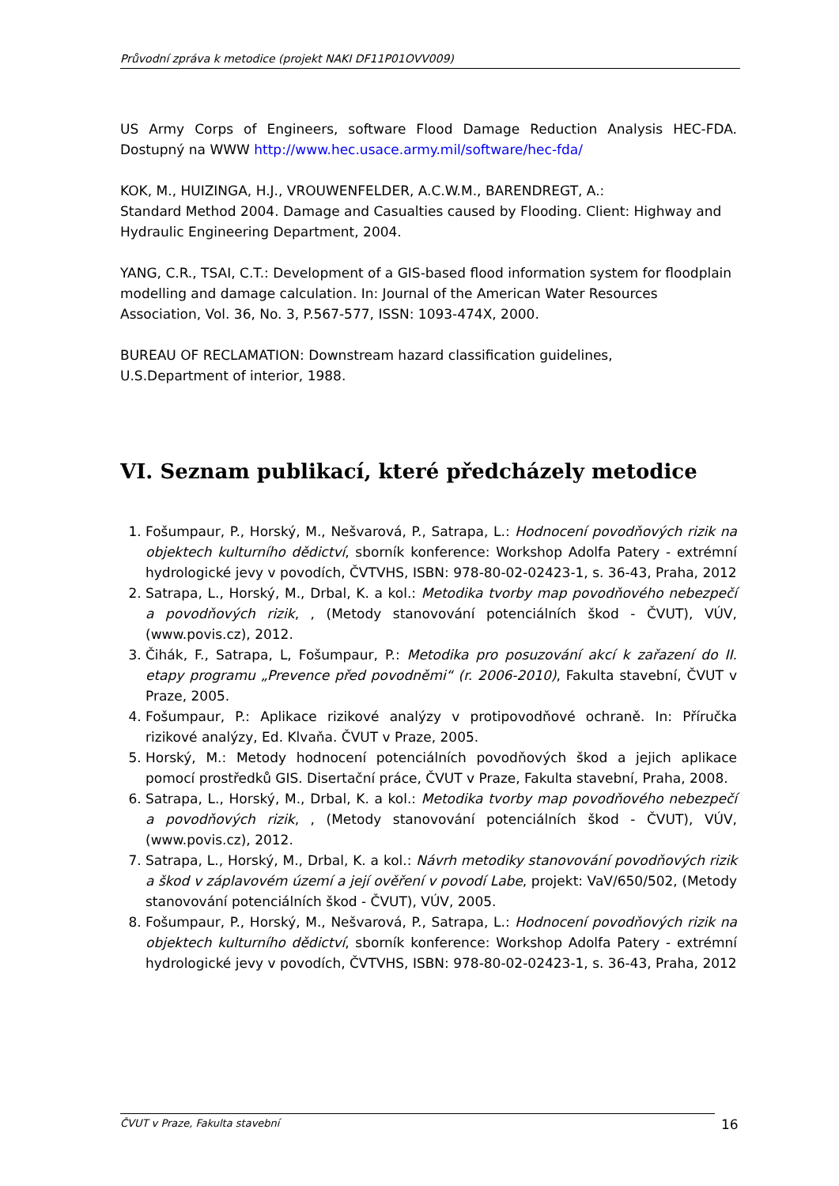Průvodní zpráva k metodice (projekt NAKI DF11P01OVV009)
US Army Corps of Engineers, software Flood Damage Reduction Analysis HEC-FDA. Dostupný na WWW http://www.hec.usace.army.mil/software/hec-fda/
KOK, M., HUIZINGA, H.J., VROUWENFELDER, A.C.W.M., BARENDREGT, A.:
Standard Method 2004. Damage and Casualties caused by Flooding. Client: Highway and Hydraulic Engineering Department, 2004.
YANG, C.R., TSAI, C.T.: Development of a GIS-based flood information system for floodplain modelling and damage calculation. In: Journal of the American Water Resources Association, Vol. 36, No. 3, P.567-577, ISSN: 1093-474X, 2000.
BUREAU OF RECLAMATION: Downstream hazard classification guidelines,
U.S.Department of interior, 1988.
VI. Seznam publikací, které předcházely metodice
1. Fošumpaur, P., Horský, M., Nešvarová, P., Satrapa, L.: Hodnocení povodňových rizik na objektech kulturního dědictví, sborník konference: Workshop Adolfa Patery - extrémní hydrologické jevy v povodích, ČVTVHS, ISBN: 978-80-02-02423-1, s. 36-43, Praha, 2012
2. Satrapa, L., Horský, M., Drbal, K. a kol.: Metodika tvorby map povodňového nebezpečí a povodňových rizik, , (Metody stanovování potenciálních škod - ČVUT), VÚV, (www.povis.cz), 2012.
3. Čihák, F., Satrapa, L, Fošumpaur, P.: Metodika pro posuzování akcí k zařazení do II. etapy programu „Prevence před povodněmi“ (r. 2006-2010), Fakulta stavební, ČVUT v Praze, 2005.
4. Fošumpaur, P.: Aplikace rizikové analýzy v protipovodňové ochraně. In: Příručka rizikové analýzy, Ed. Klvaňa. ČVUT v Praze, 2005.
5. Horský, M.: Metody hodnocení potenciálních povodňových škod a jejich aplikace pomocí prostředků GIS. Disertační práce, ČVUT v Praze, Fakulta stavební, Praha, 2008.
6. Satrapa, L., Horský, M., Drbal, K. a kol.: Metodika tvorby map povodňového nebezpečí a povodňových rizik, , (Metody stanovování potenciálních škod - ČVUT), VÚV, (www.povis.cz), 2012.
7. Satrapa, L., Horský, M., Drbal, K. a kol.: Návrh metodiky stanovování povodňových rizik a škod v záplavovém území a její ověření v povodí Labe, projekt: VaV/650/502, (Metody stanovování potenciálních škod - ČVUT), VÚV, 2005.
8. Fošumpaur, P., Horský, M., Nešvarová, P., Satrapa, L.: Hodnocení povodňových rizik na objektech kulturního dědictví, sborník konference: Workshop Adolfa Patery - extrémní hydrologické jevy v povodích, ČVTVHS, ISBN: 978-80-02-02423-1, s. 36-43, Praha, 2012
ČVUT v Praze, Fakulta stavební 16